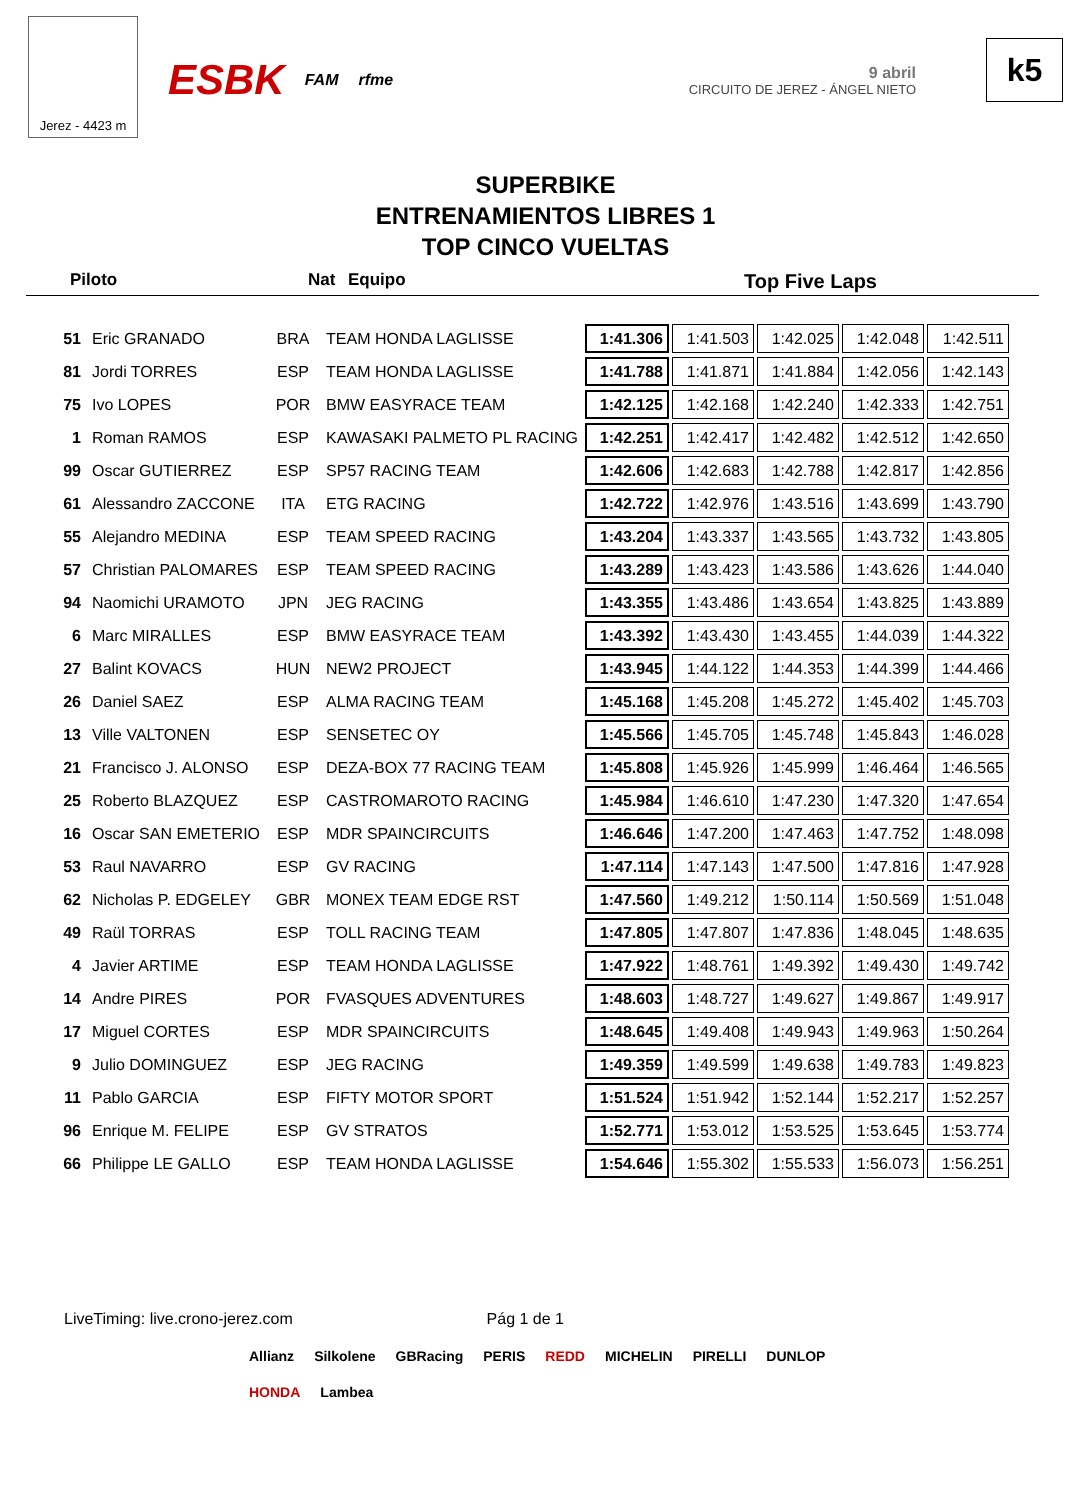Jerez - 4423 m
ESBK FAM rfme
9 abril
CIRCUITO DE JEREZ - ÁNGEL NIETO
k5
SUPERBIKE
ENTRENAMIENTOS LIBRES 1
TOP CINCO VUELTAS
Piloto Nat Equipo Top Five Laps
| 51 | Eric GRANADO | BRA | TEAM HONDA LAGLISSE | 1:41.306 | 1:41.503 | 1:42.025 | 1:42.048 | 1:42.511 |
| 81 | Jordi TORRES | ESP | TEAM HONDA LAGLISSE | 1:41.788 | 1:41.871 | 1:41.884 | 1:42.056 | 1:42.143 |
| 75 | Ivo LOPES | POR | BMW EASYRACE TEAM | 1:42.125 | 1:42.168 | 1:42.240 | 1:42.333 | 1:42.751 |
| 1 | Roman RAMOS | ESP | KAWASAKI PALMETO PL RACING | 1:42.251 | 1:42.417 | 1:42.482 | 1:42.512 | 1:42.650 |
| 99 | Oscar GUTIERREZ | ESP | SP57 RACING TEAM | 1:42.606 | 1:42.683 | 1:42.788 | 1:42.817 | 1:42.856 |
| 61 | Alessandro ZACCONE | ITA | ETG RACING | 1:42.722 | 1:42.976 | 1:43.516 | 1:43.699 | 1:43.790 |
| 55 | Alejandro MEDINA | ESP | TEAM SPEED RACING | 1:43.204 | 1:43.337 | 1:43.565 | 1:43.732 | 1:43.805 |
| 57 | Christian PALOMARES | ESP | TEAM SPEED RACING | 1:43.289 | 1:43.423 | 1:43.586 | 1:43.626 | 1:44.040 |
| 94 | Naomichi URAMOTO | JPN | JEG RACING | 1:43.355 | 1:43.486 | 1:43.654 | 1:43.825 | 1:43.889 |
| 6 | Marc MIRALLES | ESP | BMW EASYRACE TEAM | 1:43.392 | 1:43.430 | 1:43.455 | 1:44.039 | 1:44.322 |
| 27 | Balint KOVACS | HUN | NEW2 PROJECT | 1:43.945 | 1:44.122 | 1:44.353 | 1:44.399 | 1:44.466 |
| 26 | Daniel SAEZ | ESP | ALMA RACING TEAM | 1:45.168 | 1:45.208 | 1:45.272 | 1:45.402 | 1:45.703 |
| 13 | Ville VALTONEN | ESP | SENSETEC OY | 1:45.566 | 1:45.705 | 1:45.748 | 1:45.843 | 1:46.028 |
| 21 | Francisco J. ALONSO | ESP | DEZA-BOX 77 RACING TEAM | 1:45.808 | 1:45.926 | 1:45.999 | 1:46.464 | 1:46.565 |
| 25 | Roberto BLAZQUEZ | ESP | CASTROMAROTO RACING | 1:45.984 | 1:46.610 | 1:47.230 | 1:47.320 | 1:47.654 |
| 16 | Oscar SAN EMETERIO | ESP | MDR SPAINCIRCUITS | 1:46.646 | 1:47.200 | 1:47.463 | 1:47.752 | 1:48.098 |
| 53 | Raul NAVARRO | ESP | GV RACING | 1:47.114 | 1:47.143 | 1:47.500 | 1:47.816 | 1:47.928 |
| 62 | Nicholas P. EDGELEY | GBR | MONEX TEAM EDGE RST | 1:47.560 | 1:49.212 | 1:50.114 | 1:50.569 | 1:51.048 |
| 49 | Raül TORRAS | ESP | TOLL RACING TEAM | 1:47.805 | 1:47.807 | 1:47.836 | 1:48.045 | 1:48.635 |
| 4 | Javier ARTIME | ESP | TEAM HONDA LAGLISSE | 1:47.922 | 1:48.761 | 1:49.392 | 1:49.430 | 1:49.742 |
| 14 | Andre PIRES | POR | FVASQUES ADVENTURES | 1:48.603 | 1:48.727 | 1:49.627 | 1:49.867 | 1:49.917 |
| 17 | Miguel CORTES | ESP | MDR SPAINCIRCUITS | 1:48.645 | 1:49.408 | 1:49.943 | 1:49.963 | 1:50.264 |
| 9 | Julio DOMINGUEZ | ESP | JEG RACING | 1:49.359 | 1:49.599 | 1:49.638 | 1:49.783 | 1:49.823 |
| 11 | Pablo GARCIA | ESP | FIFTY MOTOR SPORT | 1:51.524 | 1:51.942 | 1:52.144 | 1:52.217 | 1:52.257 |
| 96 | Enrique M. FELIPE | ESP | GV STRATOS | 1:52.771 | 1:53.012 | 1:53.525 | 1:53.645 | 1:53.774 |
| 66 | Philippe LE GALLO | ESP | TEAM HONDA LAGLISSE | 1:54.646 | 1:55.302 | 1:55.533 | 1:56.073 | 1:56.251 |
LiveTiming: live.crono-jerez.com Pág 1 de 1
Allianz Silkolene GBRacing PERIS REDD MICHELIN PIRELLI DUNLOP HONDA Lambea